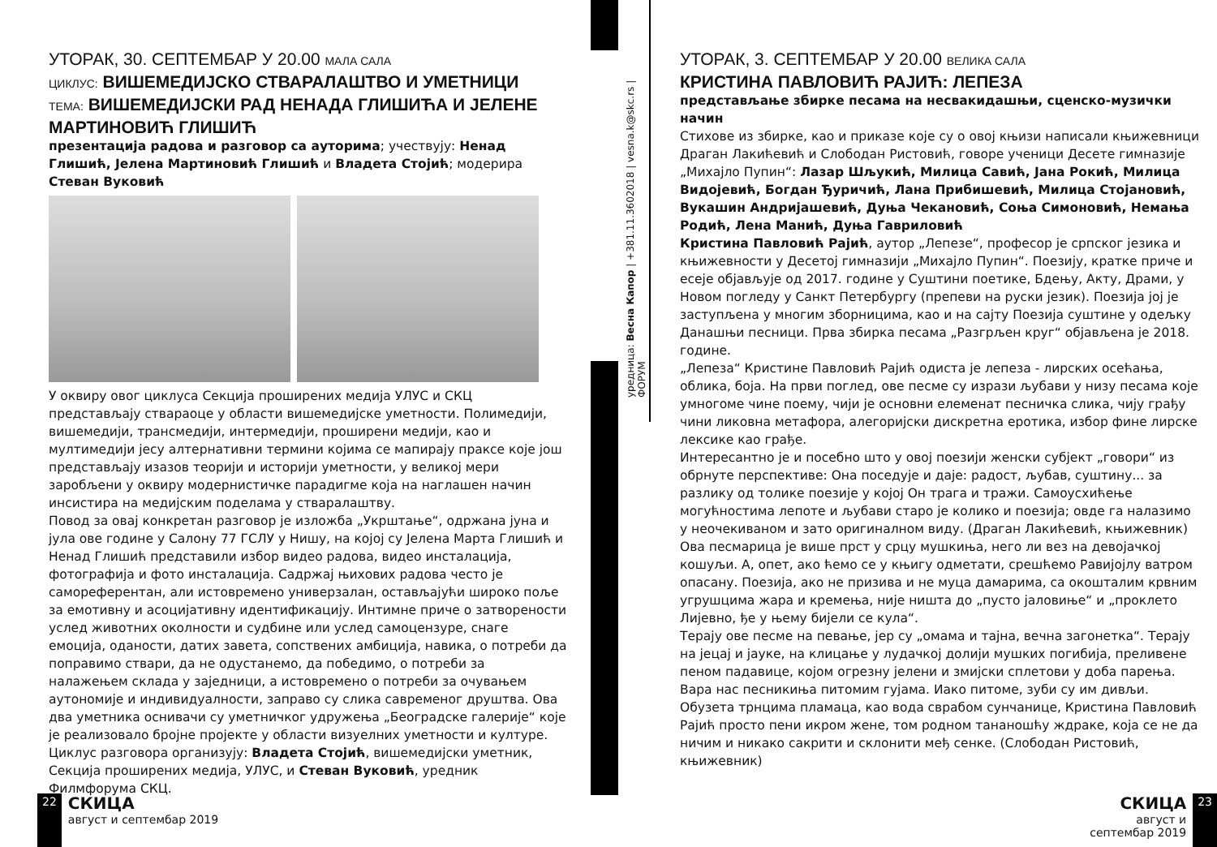уредница: Весна Капор | +381.11.3602018 | vesna.k@skc.rs | ФОРУМ
УТОРАК, 30. СЕПТЕМБАР У 20.00 МАЛА САЛА
ЦИКЛУС: ВИШЕМЕДИЈСКО СТВАРАЛАШТВО И УМЕТНИЦИ
ТЕМА: ВИШЕМЕДИЈСКИ РАД НЕНАДА ГЛИШИЋА И ЈЕЛЕНЕ МАРТИНОВИЋ ГЛИШИЋ
презентација радова и разговор са ауторима; учествују: Ненад Глишић, Јелена Мартиновић Глишић и Владета Стојић; модерира Стеван Вуковић
У оквиру овог циклуса Секција проширених медија УЛУС и СКЦ представљају ствараоце у области вишемедијске уметности. Полимедији, вишемедији, трансмедији, интермедији, проширени медији, као и мултимедији јесу алтернативни термини којима се мапирају праксе које још представљају изазов теорији и историји уметности, у великој мери заробљени у оквиру модернистичке парадигме која на наглашен начин инсистира на медијским поделама у стваралаштву.
Повод за овај конкретан разговор је изложба „Укрштање“, одржана јуна и јула ове године у Салону 77 ГСЛУ у Нишу, на којој су Јелена Марта Глишић и Ненад Глишић представили избор видео радова, видео инсталација, фотографија и фото инсталација. Садржај њихових радова често је самореферентан, али истовремено универзалан, остављајући широко поље за емотивну и асоцијативну идентификацију. Интимне приче о затворености услед животних околности и судбине или услед самоцензуре, снаге емоција, оданости, датих завета, сопствених амбиција, навика, о потреби да поправимо ствари, да не одустанемо, да победимо, о потреби за налажењем склада у заједници, а истовремено о потреби за очувањем аутономије и индивидуалности, заправо су слика савременог друштва. Ова два уметника оснивачи су уметничког удружења „Београдске галерије“ које је реализовало бројне пројекте у области визуелних уметности и културе.
Циклус разговора организују: Владета Стојић, вишемедијски уметник, Секција проширених медија, УЛУС, и Стеван Вуковић, уредник Филмфорума СКЦ.
УТОРАК, 3. СЕПТЕМБАР У 20.00 ВЕЛИКА САЛА
КРИСТИНА ПАВЛОВИЋ РАЈИЋ: ЛЕПЕЗА
представљање збирке песама на несвакидашњи, сценско-музички начин
Стихове из збирке, као и приказе које су о овој књизи написали књижевници Драган Лакићевић и Слободан Ристовић, говоре ученици Десете гимназије „Михајло Пупин“: Лазар Шљукић, Милица Савић, Јана Рокић, Милица Видојевић, Богдан Ђуричић, Лана Прибишевић, Милица Стојановић, Вукашин Андријашевић, Дуња Чекановић, Соња Симоновић, Немања Родић, Лена Манић, Дуња Гавриловић
Кристина Павловић Рајић, аутор „Лепезе“, професор је српског језика и књижевности у Десетој гимназији „Михајло Пупин“. Поезију, кратке приче и есеје објављује од 2017. године у Суштини поетике, Бдењу, Акту, Драми, у Новом погледу у Санкт Петербургу (препеви на руски језик). Поезија јој је заступљена у многим зборницима, као и на сајту Поезија суштине у одељку Данашњи песници. Прва збирка песама „Разгрљен круг“ објављена је 2018. године.
„Лепеза“ Кристине Павловић Рајић одиста је лепеза - лирских осећања, облика, боја. На први поглед, ове песме су изрази љубави у низу песама које умногоме чине поему, чији је основни елеменат песничка слика, чију грађу чини ликовна метафора, алегоријски дискретна еротика, избор фине лирске лексике као грађе.
Интересантно је и посебно што у овој поезији женски субјект „говори“ из обрнуте перспективе: Она поседује и даје: радост, љубав, суштину... за разлику од толике поезије у којој Он трага и тражи. Самоусхићење могућностима лепоте и љубави старо је колико и поезија; овде га налазимо у неочекиваном и зато оригиналном виду. (Драган Лакићевић, књижевник)
Ова песмарица је више прст у срцу мушкиња, него ли вез на девојачкој кошуљи. А, опет, ако ћемо се у књигу одметати, срешћемо Равијојлу ватром опасану. Поезија, ако не призива и не муца дамарима, са окошталим крвним угрушцима жара и кремења, није ништа до „пусто јаловиње“ и „проклето Лијевно, ђе у њему бијели се кула“.
Терају ове песме на певање, јер су „омама и тајна, вечна загонетка“. Терају на јецај и јауке, на клицање у лудачкој долији мушких погибија, преливене пеном падавице, којом огрезну јелени и змијски сплетови у доба парења. Вара нас песникиња питомим гујама. Иако питоме, зуби су им дивљи. Обузета трнцима пламаца, као вода сврабом сунчанице, Кристина Павловић Рајић просто пени икром жене, том родном тананошћу ждраке, која се не да ничим и никако сакрити и склонити међ сенке. (Слободан Ристовић, књижевник)
22
СКИЦА
август и септембар 2019
СКИЦА
август и септембар 2019
23